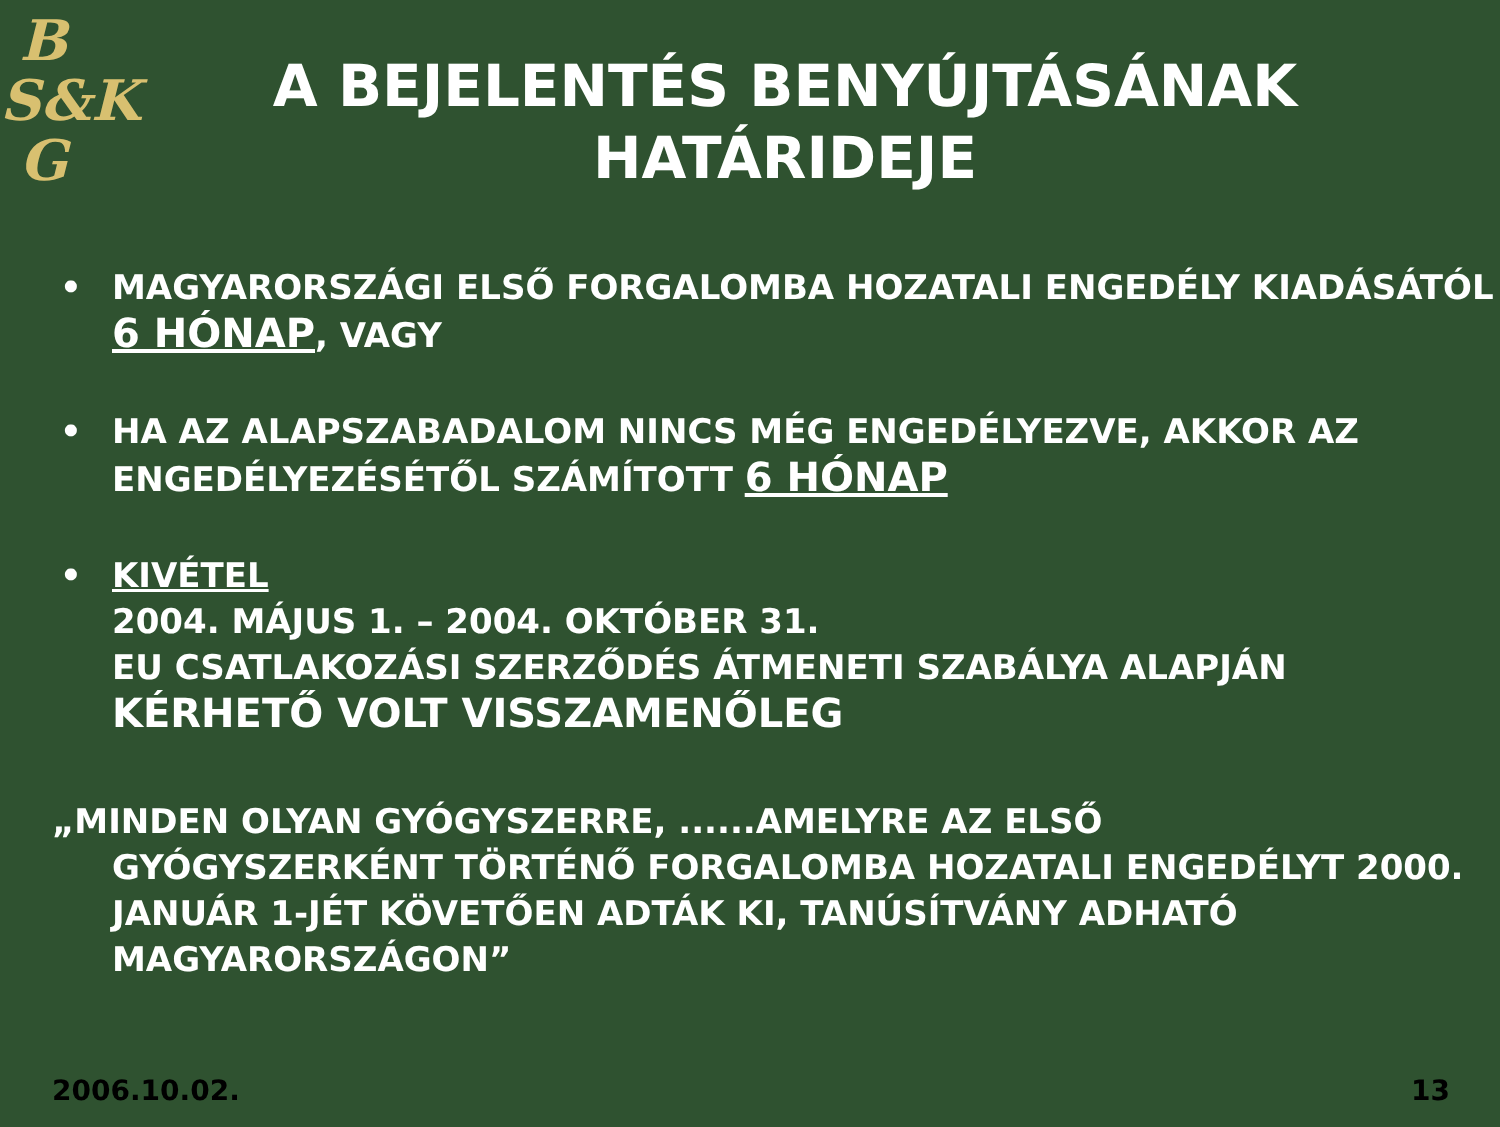B
S&K
G
A BEJELENTÉS BENYÚJTÁSÁNAK HATÁRIDEJE
• MAGYARORSZÁGI ELSŐ FORGALOMBA HOZATALI ENGEDÉLY KIADÁSÁTÓL 6 HÓNAP, VAGY
• HA AZ ALAPSZABADALOM NINCS MÉG ENGEDÉLYEZVE, AKKOR AZ ENGEDÉLYEZÉSÉTŐL SZÁMÍTOTT 6 HÓNAP
• KIVÉTEL
2004. MÁJUS 1. – 2004. OKTÓBER 31.
EU CSATLAKOZÁSI SZERZŐDÉS ÁTMENETI SZABÁLYA ALAPJÁN KÉRHETŐ VOLT VISSZAMENŐLEG
„MINDEN OLYAN GYÓGYSZERRE, ......AMELYRE AZ ELSŐ
GYÓGYSZERKÉNT TÖRTÉNŐ FORGALOMBA HOZATALI ENGEDÉLYT 2000. JANUÁR 1-JÉT KÖVETŐEN ADTÁK KI, TANÚSÍTVÁNY ADHATÓ MAGYARORSZÁGON”
2006.10.02. 13